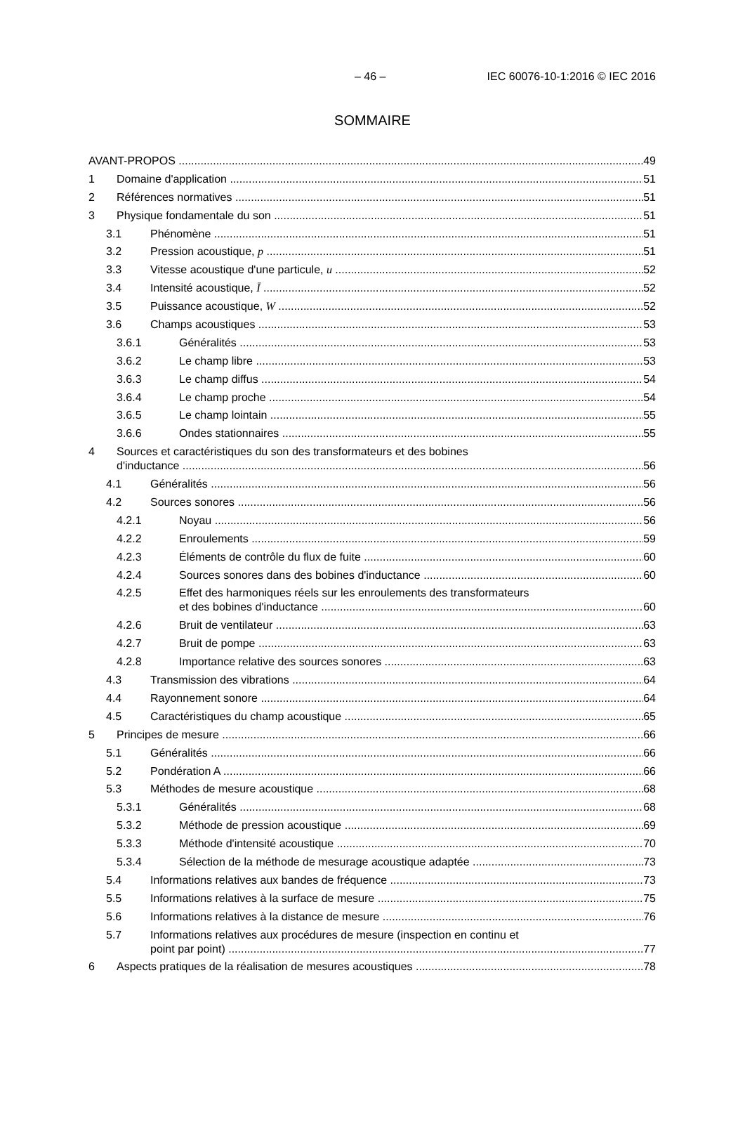– 46 – IEC 60076-10-1:2016 © IEC 2016
SOMMAIRE
AVANT-PROPOS 49
1 Domaine d'application 51
2 Références normatives 51
3 Physique fondamentale du son 51
3.1 Phénomène 51
3.2 Pression acoustique, p 51
3.3 Vitesse acoustique d'une particule, u 52
3.4 Intensité acoustique, Ī 52
3.5 Puissance acoustique, W 52
3.6 Champs acoustiques 53
3.6.1 Généralités 53
3.6.2 Le champ libre 53
3.6.3 Le champ diffus 54
3.6.4 Le champ proche 54
3.6.5 Le champ lointain 55
3.6.6 Ondes stationnaires 55
4 Sources et caractéristiques du son des transformateurs et des bobines
d'inductance 56
4.1 Généralités 56
4.2 Sources sonores 56
4.2.1 Noyau 56
4.2.2 Enroulements 59
4.2.3 Éléments de contrôle du flux de fuite 60
4.2.4 Sources sonores dans des bobines d'inductance 60
4.2.5 Effet des harmoniques réels sur les enroulements des transformateurs
et des bobines d'inductance 60
4.2.6 Bruit de ventilateur 63
4.2.7 Bruit de pompe 63
4.2.8 Importance relative des sources sonores 63
4.3 Transmission des vibrations 64
4.4 Rayonnement sonore 64
4.5 Caractéristiques du champ acoustique 65
5 Principes de mesure 66
5.1 Généralités 66
5.2 Pondération A 66
5.3 Méthodes de mesure acoustique 68
5.3.1 Généralités 68
5.3.2 Méthode de pression acoustique 69
5.3.3 Méthode d'intensité acoustique 70
5.3.4 Sélection de la méthode de mesurage acoustique adaptée 73
5.4 Informations relatives aux bandes de fréquence 73
5.5 Informations relatives à la surface de mesure 75
5.6 Informations relatives à la distance de mesure 76
5.7 Informations relatives aux procédures de mesure (inspection en continu et
point par point) 77
6 Aspects pratiques de la réalisation de mesures acoustiques 78